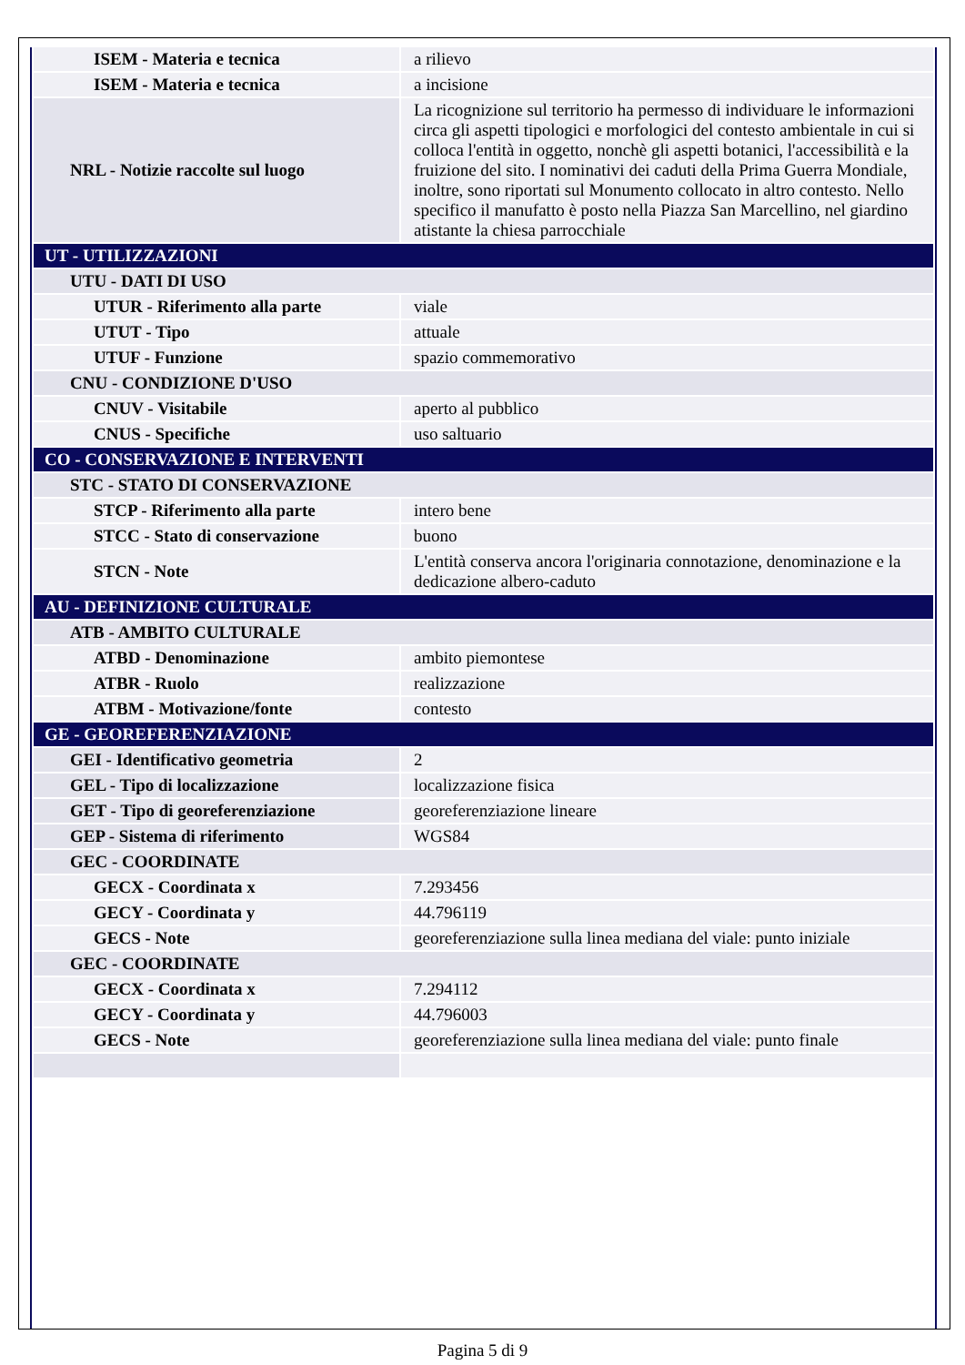| ISEM - Materia e tecnica | a rilievo |
| ISEM - Materia e tecnica | a incisione |
| NRL - Notizie raccolte sul luogo | La ricognizione sul territorio ha permesso di individuare le informazioni circa gli aspetti tipologici e morfologici del contesto ambientale in cui si colloca l'entità in oggetto, nonchè gli aspetti botanici, l'accessibilità e la fruizione del sito. I nominativi dei caduti della Prima Guerra Mondiale, inoltre, sono riportati sul Monumento collocato in altro contesto. Nello specifico il manufatto è posto nella Piazza San Marcellino, nel giardino atistante la chiesa parrocchiale |
| UT - UTILIZZAZIONI | |
| UTU - DATI DI USO | |
| UTUR - Riferimento alla parte | viale |
| UTUT - Tipo | attuale |
| UTUF - Funzione | spazio commemorativo |
| CNU - CONDIZIONE D'USO | |
| CNUV - Visitabile | aperto al pubblico |
| CNUS - Specifiche | uso saltuario |
| CO - CONSERVAZIONE E INTERVENTI | |
| STC - STATO DI CONSERVAZIONE | |
| STCP - Riferimento alla parte | intero bene |
| STCC - Stato di conservazione | buono |
| STCN - Note | L'entità conserva ancora l'originaria connotazione, denominazione e la dedicazione albero-caduto |
| AU - DEFINIZIONE CULTURALE | |
| ATB - AMBITO CULTURALE | |
| ATBD - Denominazione | ambito piemontese |
| ATBR - Ruolo | realizzazione |
| ATBM - Motivazione/fonte | contesto |
| GE - GEOREFERENZIAZIONE | |
| GEI - Identificativo geometria | 2 |
| GEL - Tipo di localizzazione | localizzazione fisica |
| GET - Tipo di georeferenziazione | georeferenziazione lineare |
| GEP - Sistema di riferimento | WGS84 |
| GEC - COORDINATE | |
| GECX - Coordinata x | 7.293456 |
| GECY - Coordinata y | 44.796119 |
| GECS - Note | georeferenziazione sulla linea mediana del viale: punto iniziale |
| GEC - COORDINATE | |
| GECX - Coordinata x | 7.294112 |
| GECY - Coordinata y | 44.796003 |
| GECS - Note | georeferenziazione sulla linea mediana del viale: punto finale |
Pagina 5 di 9